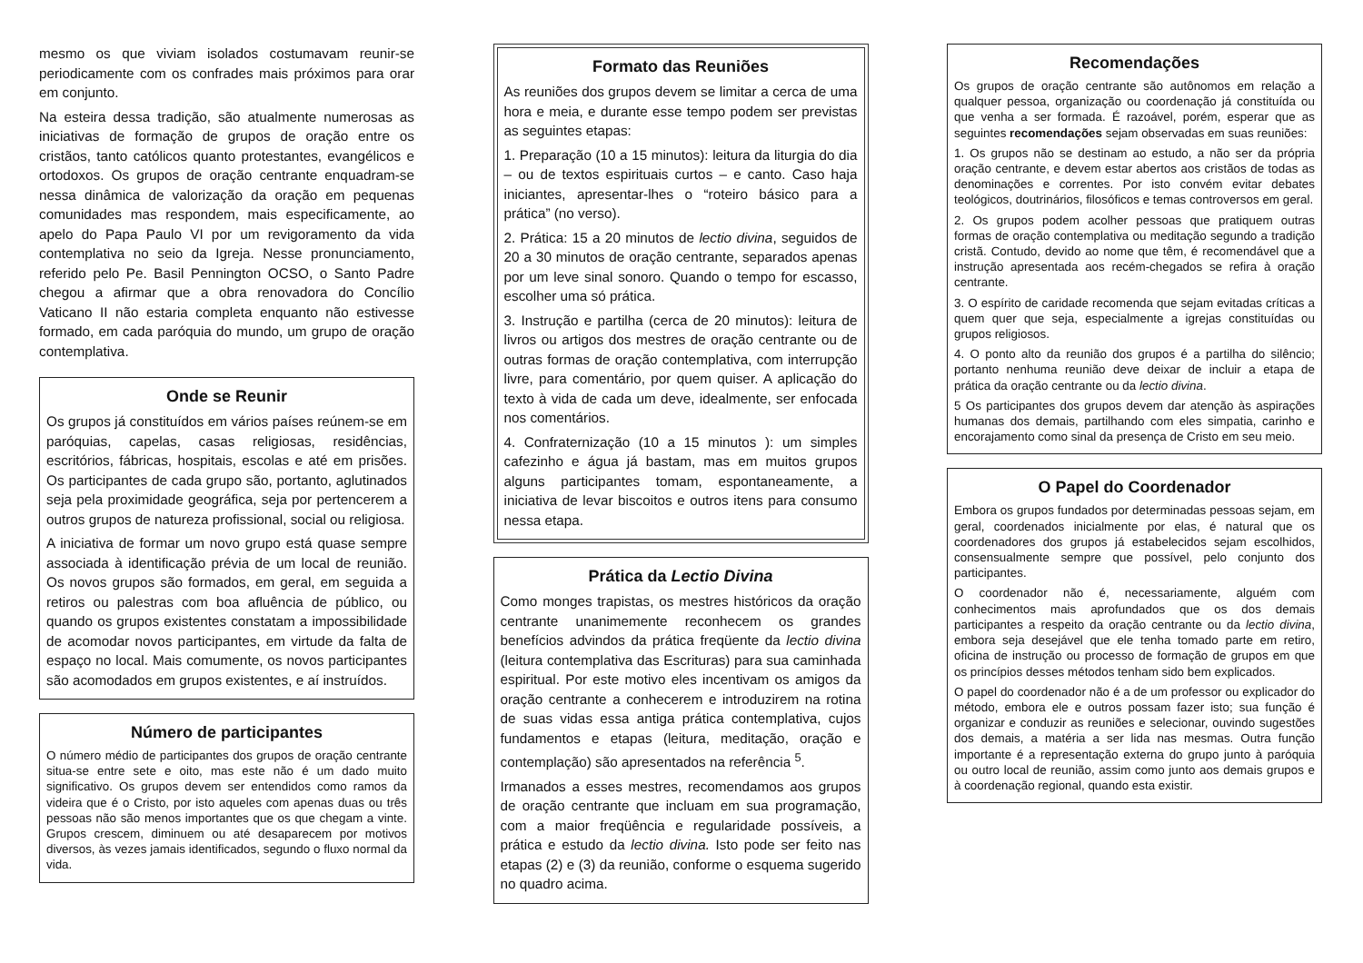mesmo os que viviam isolados costumavam reunir-se periodicamente com os confrades mais próximos para orar em conjunto.
Na esteira dessa tradição, são atualmente numerosas as iniciativas de formação de grupos de oração entre os cristãos, tanto católicos quanto protestantes, evangélicos e ortodoxos. Os grupos de oração centrante enquadram-se nessa dinâmica de valorização da oração em pequenas comunidades mas respondem, mais especificamente, ao apelo do Papa Paulo VI por um revigoramento da vida contemplativa no seio da Igreja. Nesse pronunciamento, referido pelo Pe. Basil Pennington OCSO, o Santo Padre chegou a afirmar que a obra renovadora do Concílio Vaticano II não estaria completa enquanto não estivesse formado, em cada paróquia do mundo, um grupo de oração contemplativa.
Onde se Reunir
Os grupos já constituídos em vários países reúnem-se em paróquias, capelas, casas religiosas, residências, escritórios, fábricas, hospitais, escolas e até em prisões. Os participantes de cada grupo são, portanto, aglutinados seja pela proximidade geográfica, seja por pertencerem a outros grupos de natureza profissional, social ou religiosa.
A iniciativa de formar um novo grupo está quase sempre associada à identificação prévia de um local de reunião. Os novos grupos são formados, em geral, em seguida a retiros ou palestras com boa afluência de público, ou quando os grupos existentes constatam a impossibilidade de acomodar novos participantes, em virtude da falta de espaço no local. Mais comumente, os novos participantes são acomodados em grupos existentes, e aí instruídos.
Número de participantes
O número médio de participantes dos grupos de oração centrante situa-se entre sete e oito, mas este não é um dado muito significativo. Os grupos devem ser entendidos como ramos da videira que é o Cristo, por isto aqueles com apenas duas ou três pessoas não são menos importantes que os que chegam a vinte. Grupos crescem, diminuem ou até desaparecem por motivos diversos, às vezes jamais identificados, segundo o fluxo normal da vida.
Formato das Reuniões
As reuniões dos grupos devem se limitar a cerca de uma hora e meia, e durante esse tempo podem ser previstas as seguintes etapas:
1. Preparação (10 a 15 minutos): leitura da liturgia do dia – ou de textos espirituais curtos – e canto. Caso haja iniciantes, apresentar-lhes o “roteiro básico para a prática” (no verso).
2. Prática: 15 a 20 minutos de lectio divina, seguidos de 20 a 30 minutos de oração centrante, separados apenas por um leve sinal sonoro. Quando o tempo for escasso, escolher uma só prática.
3. Instrução e partilha (cerca de 20 minutos): leitura de livros ou artigos dos mestres de oração centrante ou de outras formas de oração contemplativa, com interrupção livre, para comentário, por quem quiser. A aplicação do texto à vida de cada um deve, idealmente, ser enfocada nos comentários.
4. Confraternização (10 a 15 minutos ): um simples cafezinho e água já bastam, mas em muitos grupos alguns participantes tomam, espontaneamente, a iniciativa de levar biscoitos e outros itens para consumo nessa etapa.
Prática da Lectio Divina
Como monges trapistas, os mestres históricos da oração centrante unanimemente reconhecem os grandes benefícios advindos da prática freqüente da lectio divina (leitura contemplativa das Escrituras) para sua caminhada espiritual. Por este motivo eles incentivam os amigos da oração centrante a conhecerem e introduzirem na rotina de suas vidas essa antiga prática contemplativa, cujos fundamentos e etapas (leitura, meditação, oração e contemplação) são apresentados na referência <sup>5</sup>.
Irmanados a esses mestres, recomendamos aos grupos de oração centrante que incluam em sua programação, com a maior freqüência e regularidade possíveis, a prática e estudo da lectio divina. Isto pode ser feito nas etapas (2) e (3) da reunião, conforme o esquema sugerido no quadro acima.
Recomendações
Os grupos de oração centrante são autônomos em relação a qualquer pessoa, organização ou coordenação já constituída ou que venha a ser formada. É razoável, porém, esperar que as seguintes recomendações sejam observadas em suas reuniões:
1. Os grupos não se destinam ao estudo, a não ser da própria oração centrante, e devem estar abertos aos cristãos de todas as denominações e correntes. Por isto convém evitar debates teológicos, doutrinários, filosóficos e temas controversos em geral.
2. Os grupos podem acolher pessoas que pratiquem outras formas de oração contemplativa ou meditação segundo a tradição cristã. Contudo, devido ao nome que têm, é recomendável que a instrução apresentada aos recém-chegados se refira à oração centrante.
3. O espírito de caridade recomenda que sejam evitadas críticas a quem quer que seja, especialmente a igrejas constituídas ou grupos religiosos.
4. O ponto alto da reunião dos grupos é a partilha do silêncio; portanto nenhuma reunião deve deixar de incluir a etapa de prática da oração centrante ou da lectio divina.
5 Os participantes dos grupos devem dar atenção às aspirações humanas dos demais, partilhando com eles simpatia, carinho e encorajamento como sinal da presença de Cristo em seu meio.
O Papel do Coordenador
Embora os grupos fundados por determinadas pessoas sejam, em geral, coordenados inicialmente por elas, é natural que os coordenadores dos grupos já estabelecidos sejam escolhidos, consensualmente sempre que possível, pelo conjunto dos participantes.
O coordenador não é, necessariamente, alguém com conhecimentos mais aprofundados que os dos demais participantes a respeito da oração centrante ou da lectio divina, embora seja desejável que ele tenha tomado parte em retiro, oficina de instrução ou processo de formação de grupos em que os princípios desses métodos tenham sido bem explicados.
O papel do coordenador não é a de um professor ou explicador do método, embora ele e outros possam fazer isto; sua função é organizar e conduzir as reuniões e selecionar, ouvindo sugestões dos demais, a matéria a ser lida nas mesmas. Outra função importante é a representação externa do grupo junto à paróquia ou outro local de reunião, assim como junto aos demais grupos e à coordenação regional, quando esta existir.